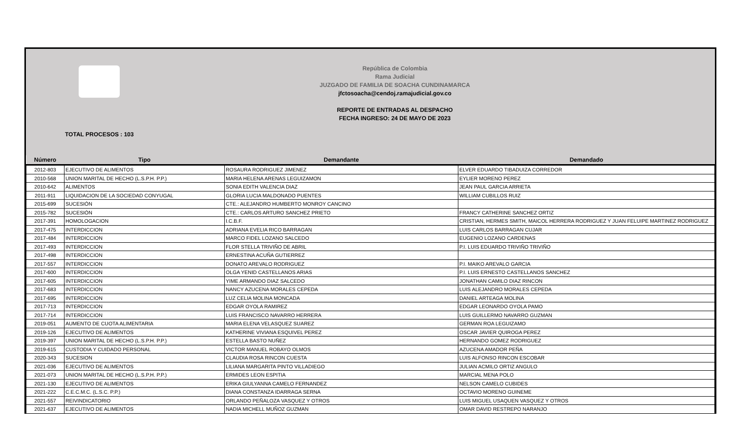República de Colombia
Rama Judicial
JUZGADO DE FAMILIA DE SOACHA CUNDINAMARCA
jfctosoacha@cendoj.ramajudicial.gov.co
REPORTE DE ENTRADAS AL DESPACHO
FECHA INGRESO: 24 DE MAYO DE 2023
TOTAL PROCESOS : 103
| Número | Tipo | Demandante | Demandado |
| --- | --- | --- | --- |
| 2012-803 | EJECUTIVO DE ALIMENTOS | ROSAURA RODRIGUEZ JIMENEZ | ELVER EDUARDO TIBADUIZA CORREDOR |
| 2010-568 | UNION MARITAL DE HECHO (L.S.P.H. P.P.) | MARIA HELENA ARENAS LEGUIZAMON | EYLIER MORENO PEREZ |
| 2010-642 | ALIMENTOS | SONIA EDITH VALENCIA DIAZ | JEAN PAUL GARCIA ARRIETA |
| 2011-911 | LIQUIDACION DE LA SOCIEDAD CONYUGAL | GLORIA LUCIA MALDONADO PUENTES | WILLIAM CUBILLOS RUIZ |
| 2015-699 | SUCESIÓN | CTE.: ALEJANDRO HUMBERTO MONROY CANCINO | |
| 2015-782 | SUCESIÓN | CTE.: CARLOS ARTURO SANCHEZ PRIETO | FRANCY CATHERINE SANCHEZ ORTIZ |
| 2017-391 | HOMOLOGACION | I.C.B.F. | CRISTIAN, HERMES SMITH, MAICOL HERRERA RODRIGUEZ Y JUAN FELUIPE MARTINEZ RODRIGUEZ |
| 2017-475 | INTERDICCION | ADRIANA EVELIA RICO BARRAGAN | LUIS CARLOS BARRAGAN CUJAR |
| 2017-484 | INTERDICCION | MARCO FIDEL LOZANO SALCEDO | EUGENIO LOZANO CARDENAS |
| 2017-493 | INTERDICCION | FLOR STELLA TRIVIÑO DE ABRIL | P.I. LUIS EDUARDO TRIVIÑO TRIVIÑO |
| 2017-498 | INTERDICCION | ERNESTINA ACUÑA GUTIERREZ | |
| 2017-557 | INTERDICCION | DONATO AREVALO RODRIGUEZ | P.I. MAIKO AREVALO GARCIA |
| 2017-600 | INTERDICCION | OLGA YENID CASTELLANOS ARIAS | P.I. LUIS ERNESTO CASTELLANOS SANCHEZ |
| 2017-605 | INTERDICCION | YIME ARMANDO DIAZ SALCEDO | JONATHAN CAMILO DIAZ RINCON |
| 2017-683 | INTERDICCION | NANCY AZUCENA MORALES CEPEDA | LUIS ALEJANDRO MORALES CEPEDA |
| 2017-695 | INTERDICCION | LUZ CELIA MOLINA MONCADA | DANIEL ARTEAGA MOLINA |
| 2017-713 | INTERDICCION | EDGAR OYOLA RAMIREZ | EDGAR LEONARDO OYOLA PAMO |
| 2017-714 | INTERDICCION | LUIS FRANCISCO NAVARRO HERRERA | LUIS GUILLERMO NAVARRO GUZMAN |
| 2019-051 | AUMENTO DE CUOTA ALIMENTARIA | MARIA ELENA VELASQUEZ SUAREZ | GERMAN ROA LEGUIZAMO |
| 2019-126 | EJECUTIVO DE ALIMENTOS | KATHERINE VIVIANA ESQUIVEL PEREZ | OSCAR JAVIER QUIROGA PEREZ |
| 2019-397 | UNION MARITAL DE HECHO (L.S.P.H. P.P.) | ESTELLA BASTO NUÑEZ | HERNANDO GOMEZ RODRIGUEZ |
| 2019-615 | CUSTODIA Y CUIDADO PERSONAL | VICTOR MANUEL ROBAYO OLMOS | AZUCENA AMADOR PEÑA |
| 2020-343 | SUCESION | CLAUDIA ROSA RINCON CUESTA | LUIS ALFONSO RINCON ESCOBAR |
| 2021-036 | EJECUTIVO DE ALIMENTOS | LILIANA MARGARITA PINTO VILLADIEGO | JULIAN ACMILO ORTIZ ANGULO |
| 2021-073 | UNION MARITAL DE HECHO (L.S.P.H. P.P.) | ERMIDES LEON ESPITIA | MARCIAL MENA POLO |
| 2021-130 | EJECUTIVO DE ALIMENTOS | ERIKA GIULYANNA CAMELO FERNANDEZ | NELSON CAMELO CUBIDES |
| 2021-222 | C.E.C.M.C. (L.S.C. P.P.) | DIANA CONSTANZA IDARRAGA SERNA | OCTAVIO MORENO GUINEME |
| 2021-557 | REIVINDICATORIO | ORLANDO PEÑALOZA VASQUEZ Y OTROS | LUIS MIGUEL USAQUEN VASQUEZ Y OTROS |
| 2021-637 | EJECUTIVO DE ALIMENTOS | NADIA MICHELL MUÑOZ GUZMAN | OMAR DAVID RESTREPO NARANJO |